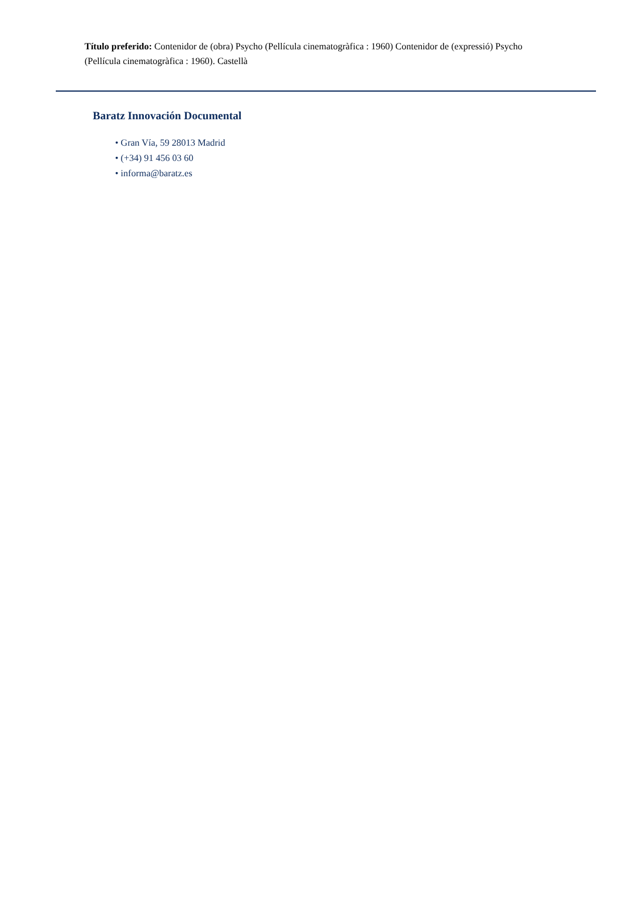Título preferido: Contenidor de (obra) Psycho (Pellícula cinematogràfica : 1960) Contenidor de (expressió) Psycho (Pellícula cinematogràfica : 1960). Castellà
Baratz Innovación Documental
• Gran Vía, 59 28013 Madrid
• (+34) 91 456 03 60
• informa@baratz.es